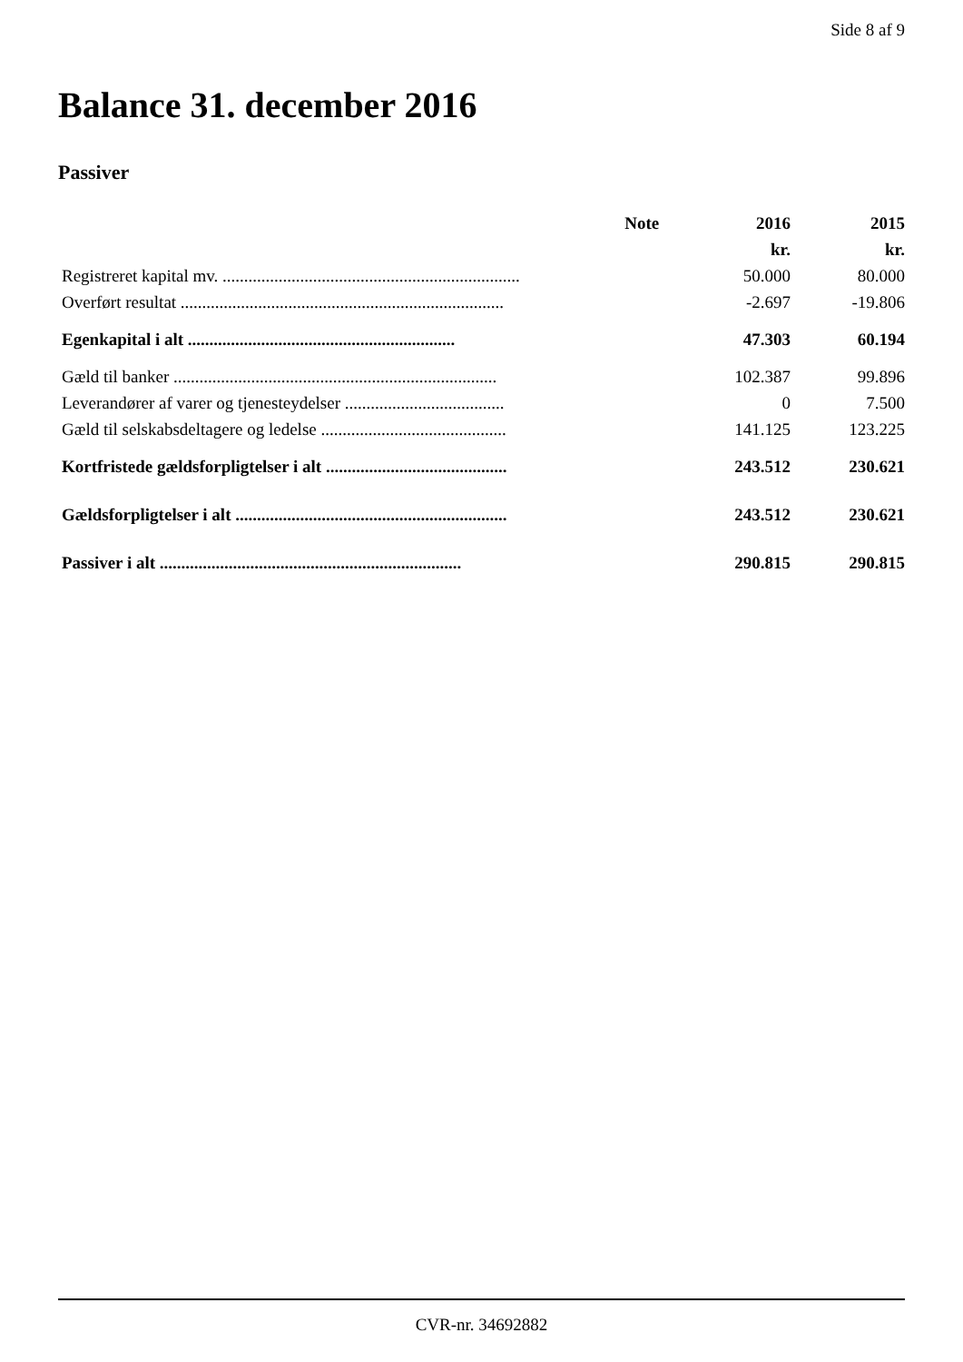Side 8 af 9
Balance 31. december 2016
Passiver
| | Note | 2016 | 2015 |
| --- | --- | --- | --- |
| | | kr. | kr. |
| Registreret kapital mv. ..................................................................... | | 50.000 | 80.000 |
| Overført resultat ........................................................................... | | -2.697 | -19.806 |
| Egenkapital i alt .............................................................. | | 47.303 | 60.194 |
| Gæld til banker ........................................................................... | | 102.387 | 99.896 |
| Leverandører af varer og tjenesteydelser ..................................... | | 0 | 7.500 |
| Gæld til selskabsdeltagere og ledelse ........................................... | | 141.125 | 123.225 |
| Kortfristede gældsforpligtelser i alt .......................................... | | 243.512 | 230.621 |
| Gældsforpligtelser i alt ............................................................... | | 243.512 | 230.621 |
| Passiver i alt ...................................................................... | | 290.815 | 290.815 |
CVR-nr. 34692882